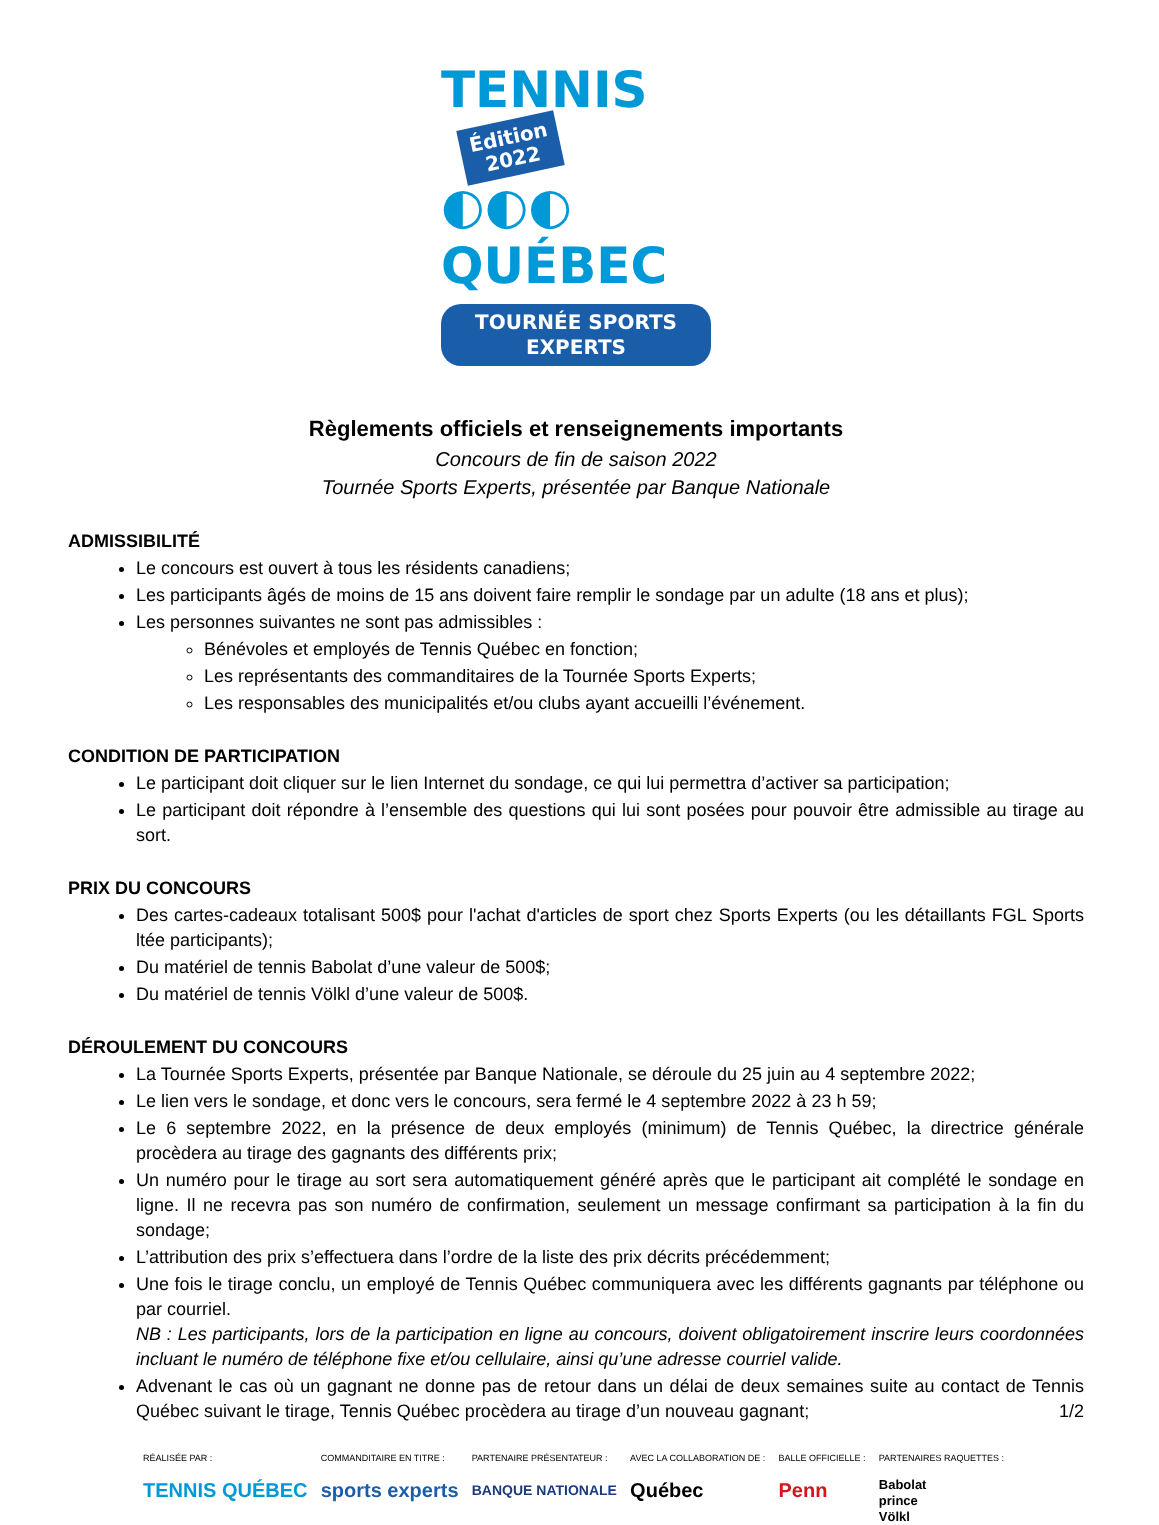TENNIS Édition
2022
◐◐◐ QUÉBEC
TOURNÉE SPORTS EXPERTS
Règlements officiels et renseignements importants
Concours de fin de saison 2022
Tournée Sports Experts, présentée par Banque Nationale
ADMISSIBILITÉ
Le concours est ouvert à tous les résidents canadiens;
Les participants âgés de moins de 15 ans doivent faire remplir le sondage par un adulte (18 ans et plus);
Les personnes suivantes ne sont pas admissibles :
Bénévoles et employés de Tennis Québec en fonction;
Les représentants des commanditaires de la Tournée Sports Experts;
Les responsables des municipalités et/ou clubs ayant accueilli l’événement.
CONDITION DE PARTICIPATION
Le participant doit cliquer sur le lien Internet du sondage, ce qui lui permettra d’activer sa participation;
Le participant doit répondre à l’ensemble des questions qui lui sont posées pour pouvoir être admissible au tirage au sort.
PRIX DU CONCOURS
Des cartes-cadeaux totalisant 500$ pour l'achat d'articles de sport chez Sports Experts (ou les détaillants FGL Sports ltée participants);
Du matériel de tennis Babolat d’une valeur de 500$;
Du matériel de tennis Völkl d’une valeur de 500$.
DÉROULEMENT DU CONCOURS
La Tournée Sports Experts, présentée par Banque Nationale, se déroule du 25 juin au 4 septembre 2022;
Le lien vers le sondage, et donc vers le concours, sera fermé le 4 septembre 2022 à 23 h 59;
Le 6 septembre 2022, en la présence de deux employés (minimum) de Tennis Québec, la directrice générale procèdera au tirage des gagnants des différents prix;
Un numéro pour le tirage au sort sera automatiquement généré après que le participant ait complété le sondage en ligne. Il ne recevra pas son numéro de confirmation, seulement un message confirmant sa participation à la fin du sondage;
L’attribution des prix s’effectuera dans l’ordre de la liste des prix décrits précédemment;
Une fois le tirage conclu, un employé de Tennis Québec communiquera avec les différents gagnants par téléphone ou par courriel.
NB : Les participants, lors de la participation en ligne au concours, doivent obligatoirement inscrire leurs coordonnées incluant le numéro de téléphone fixe et/ou cellulaire, ainsi qu’une adresse courriel valide.
Advenant le cas où un gagnant ne donne pas de retour dans un délai de deux semaines suite au contact de Tennis Québec suivant le tirage, Tennis Québec procèdera au tirage d’un nouveau gagnant; 1/2
RÉALISÉE PAR :
TENNIS QUÉBEC
COMMANDITAIRE EN TITRE :
sports experts
PARTENAIRE PRÉSENTATEUR :
BANQUE NATIONALE
AVEC LA COLLABORATION DE :
Québec
BALLE OFFICIELLE :
Penn
PARTENAIRES RAQUETTES :
Babolat
prince
Völkl